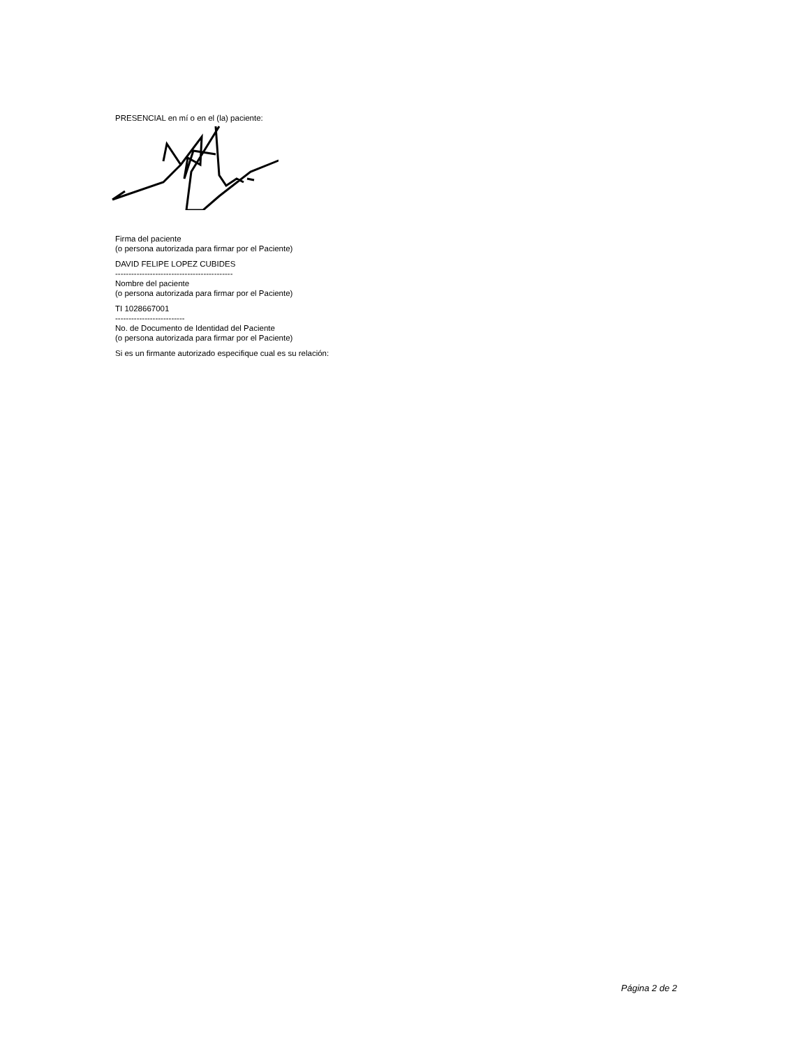PRESENCIAL en mí o en el (la) paciente:
Firma del paciente
(o persona autorizada para firmar por el Paciente)
DAVID FELIPE LOPEZ CUBIDES
--------------------------------------------
Nombre del paciente
(o persona autorizada para firmar por el Paciente)
TI 1028667001
--------------------------
No. de Documento de Identidad del Paciente
(o persona autorizada para firmar por el Paciente)
Si es un firmante autorizado especifique cual es su relación:
Página 2 de 2